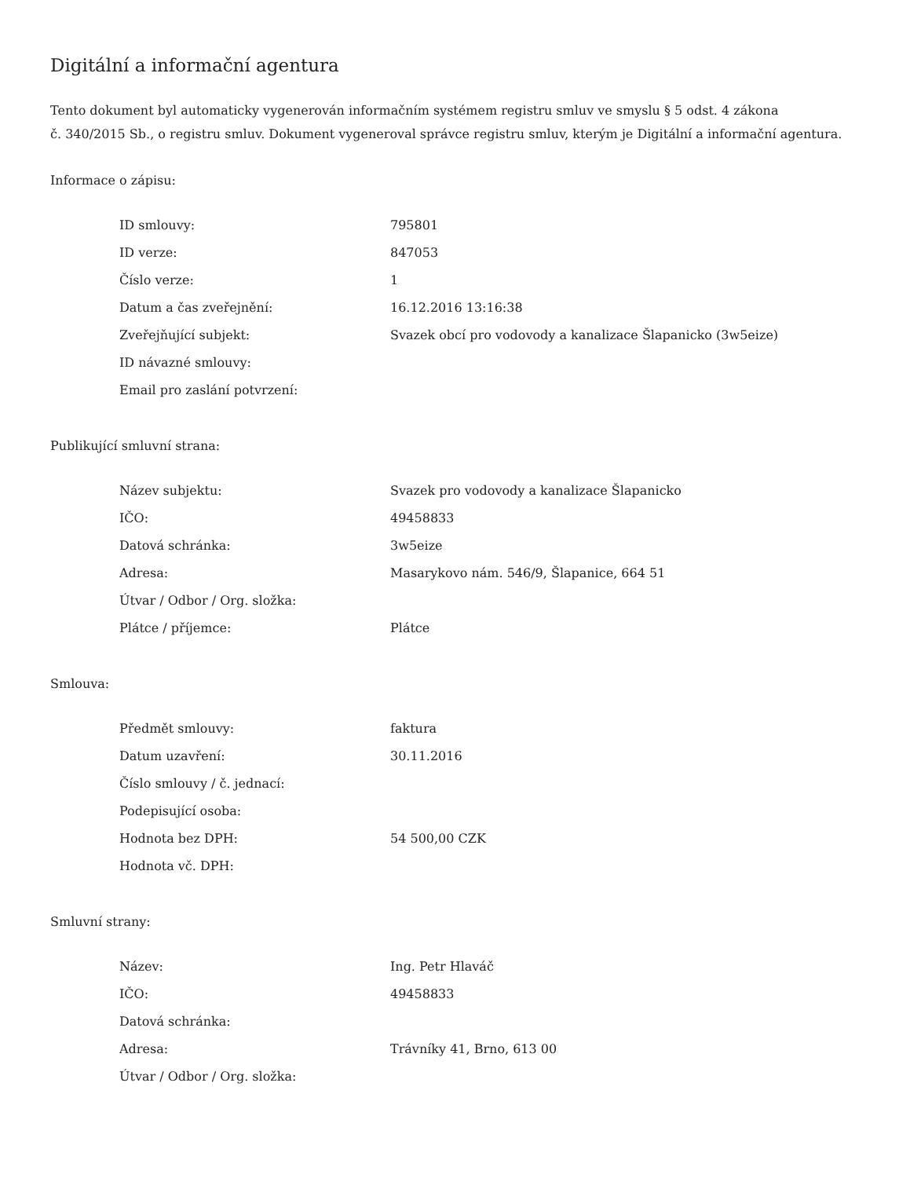Digitální a informační agentura
Tento dokument byl automaticky vygenerován informačním systémem registru smluv ve smyslu § 5 odst. 4 zákona
č. 340/2015 Sb., o registru smluv. Dokument vygeneroval správce registru smluv, kterým je Digitální a informační agentura.
Informace o zápisu:
| ID smlouvy: | 795801 |
| ID verze: | 847053 |
| Číslo verze: | 1 |
| Datum a čas zveřejnění: | 16.12.2016 13:16:38 |
| Zveřejňující subjekt: | Svazek obcí pro vodovody a kanalizace Šlapanicko (3w5eize) |
| ID návazné smlouvy: | |
| Email pro zaslání potvrzení: | |
Publikující smluvní strana:
| Název subjektu: | Svazek pro vodovody a kanalizace Šlapanicko |
| IČO: | 49458833 |
| Datová schránka: | 3w5eize |
| Adresa: | Masarykovo nám. 546/9, Šlapanice, 664 51 |
| Útvar / Odbor / Org. složka: | |
| Plátce / příjemce: | Plátce |
Smlouva:
| Předmět smlouvy: | faktura |
| Datum uzavření: | 30.11.2016 |
| Číslo smlouvy / č. jednací: | |
| Podepisující osoba: | |
| Hodnota bez DPH: | 54 500,00 CZK |
| Hodnota vč. DPH: | |
Smluvní strany:
| Název: | Ing. Petr Hlaváč |
| IČO: | 49458833 |
| Datová schránka: | |
| Adresa: | Trávníky 41, Brno, 613 00 |
| Útvar / Odbor / Org. složka: | |